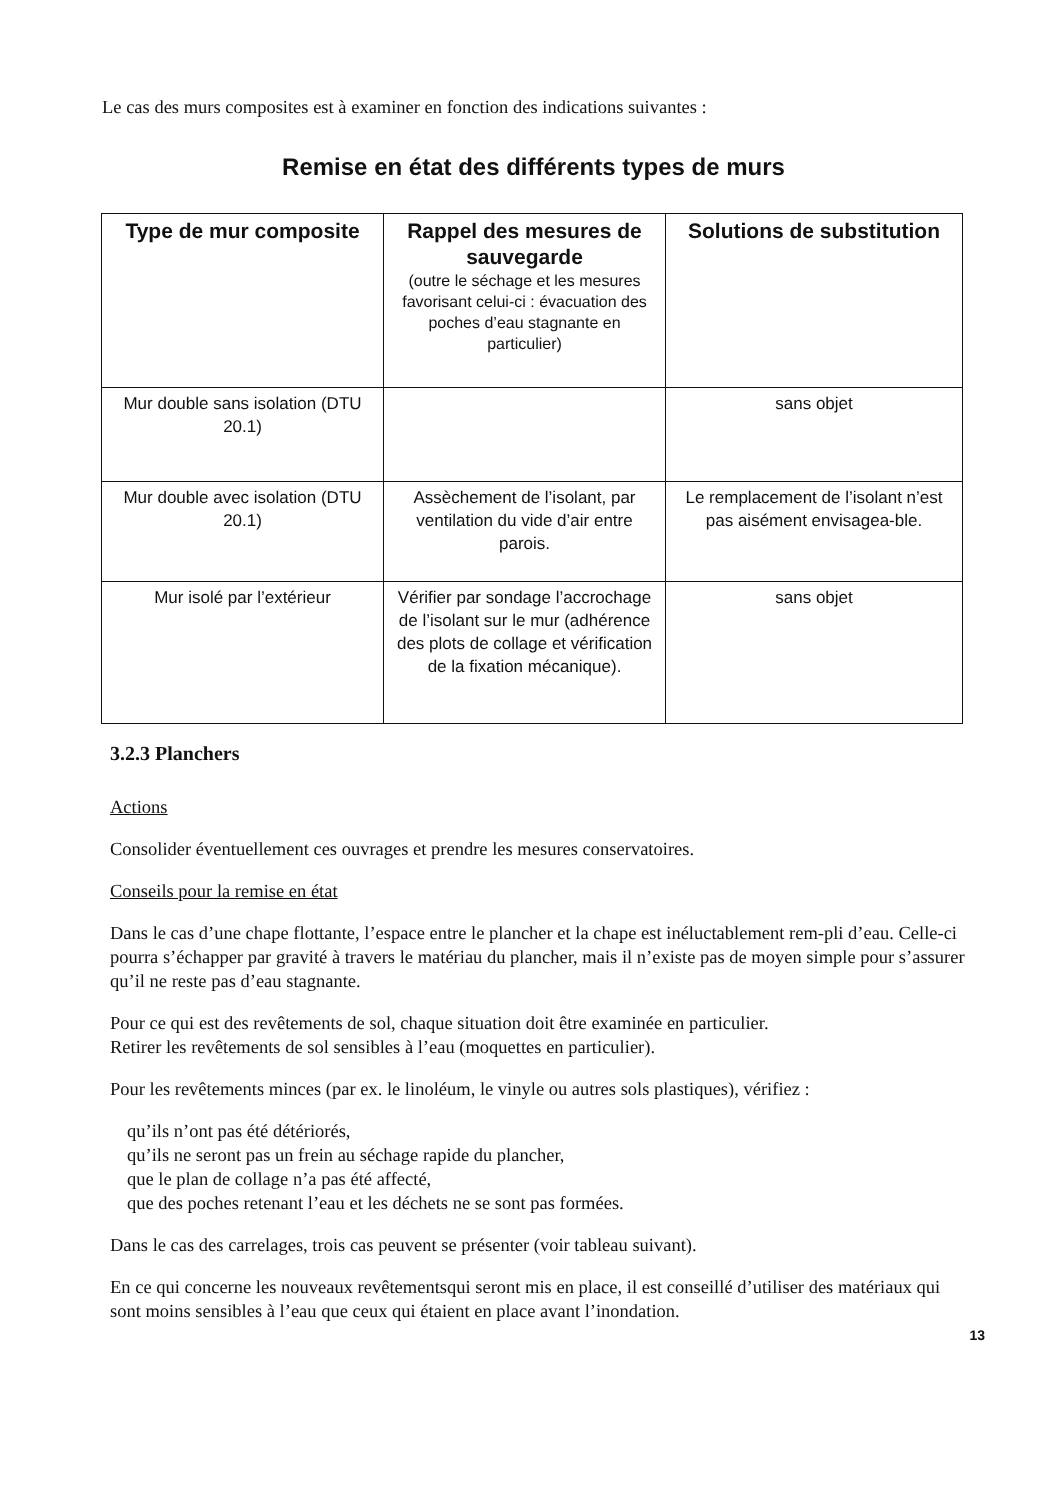Le cas des murs composites est à examiner en fonction des indications suivantes :
Remise en état des différents types de murs
| Type de mur composite | Rappel des mesures de sauvegarde (outre le séchage et les mesures favorisant celui-ci : évacuation des poches d’eau stagnante en particulier) | Solutions de substitution |
| --- | --- | --- |
| Mur double sans isolation (DTU 20.1) | | sans objet |
| Mur double avec isolation (DTU 20.1) | Assèchement de l’isolant, par ventilation du vide d’air entre parois. | Le remplacement de l’isolant n’est pas aisément envisagea-ble. |
| Mur isolé par l’extérieur | Vérifier par sondage l’accrochage de l’isolant sur le mur (adhérence des plots de collage et vérification de la fixation mécanique). | sans objet |
3.2.3 Planchers
Actions
Consolider éventuellement ces ouvrages et prendre les mesures conservatoires.
Conseils pour la remise en état
Dans le cas d’une chape flottante, l’espace entre le plancher et la chape est inéluctablement rem-pli d’eau. Celle-ci pourra s’échapper par gravité à travers le matériau du plancher, mais il n’existe pas de moyen simple pour s’assurer qu’il ne reste pas d’eau stagnante.
Pour ce qui est des revêtements de sol, chaque situation doit être examinée en particulier.
Retirer les revêtements de sol sensibles à l’eau (moquettes en particulier).
Pour les revêtements minces (par ex. le linoléum, le vinyle ou autres sols plastiques), vérifiez :
qu’ils n’ont pas été détériorés,
qu’ils ne seront pas un frein au séchage rapide du plancher,
que le plan de collage n’a pas été affecté,
que des poches retenant l’eau et les déchets ne se sont pas formées.
Dans le cas des carrelages, trois cas peuvent se présenter (voir tableau suivant).
En ce qui concerne les nouveaux revêtementsqui seront mis en place, il est conseillé d’utiliser des matériaux qui sont moins sensibles à l’eau que ceux qui étaient en place avant l’inondation.
13